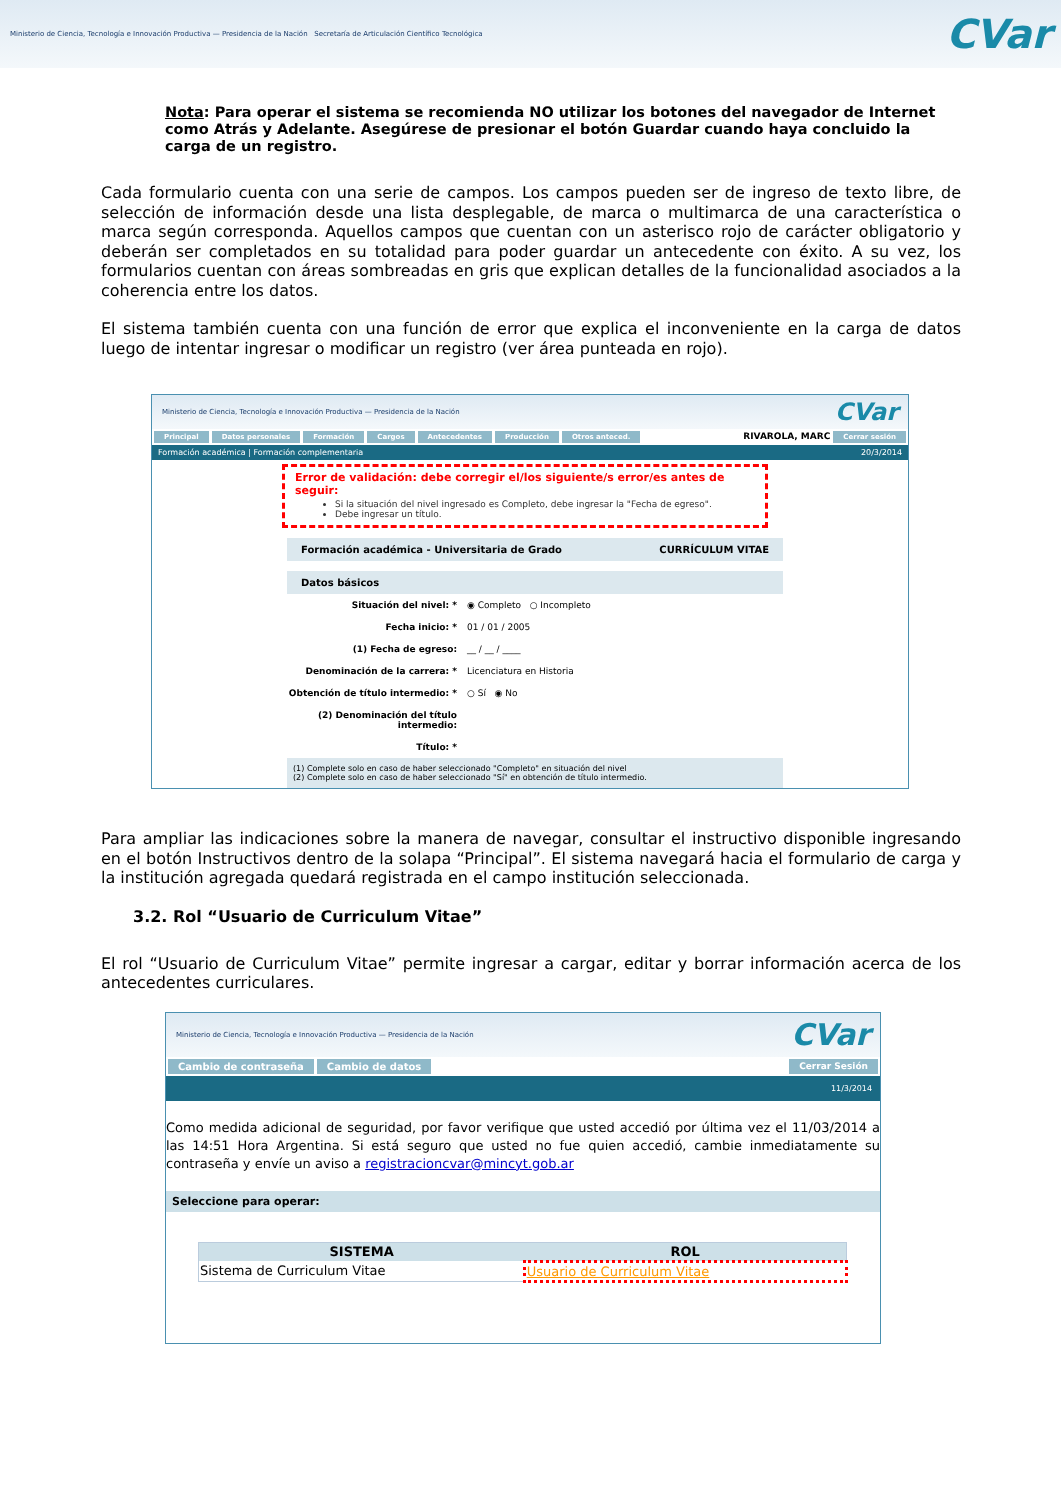Ministerio de Ciencia, Tecnología e Innovación Productiva — Presidencia de la Nación Secretaría de Articulación Científico Tecnológica
CVar
Nota: Para operar el sistema se recomienda NO utilizar los botones del navegador de Internet como Atrás y Adelante. Asegúrese de presionar el botón Guardar cuando haya concluido la carga de un registro.
Cada formulario cuenta con una serie de campos. Los campos pueden ser de ingreso de texto libre, de selección de información desde una lista desplegable, de marca o multimarca de una característica o marca según corresponda. Aquellos campos que cuentan con un asterisco rojo de carácter obligatorio y deberán ser completados en su totalidad para poder guardar un antecedente con éxito. A su vez, los formularios cuentan con áreas sombreadas en gris que explican detalles de la funcionalidad asociados a la coherencia entre los datos.
El sistema también cuenta con una función de error que explica el inconveniente en la carga de datos luego de intentar ingresar o modificar un registro (ver área punteada en rojo).
Ministerio de Ciencia, Tecnología e Innovación Productiva — Presidencia de la Nación
CVar
Principal Datos personales Formación Cargos Antecedentes Producción Otros anteced. RIVAROLA, MARC Cerrar sesión
Formación académica | Formación complementaria 20/3/2014
Error de validación: debe corregir el/los siguiente/s error/es antes de seguir:
Si la situación del nivel ingresado es Completo, debe ingresar la "Fecha de egreso".
Debe ingresar un título.
Formación académica - Universitaria de Grado CURRÍCULUM VITAE
Datos básicos
Situación del nivel: * ◉ Completo ○ Incompleto
Fecha inicio: * 01 / 01 / 2005
(1) Fecha de egreso: __ / __ / ____
Denominación de la carrera: * Licenciatura en Historia
Obtención de título intermedio: * ○ Sí ◉ No
(2) Denominación del título intermedio:
Título: *
(1) Complete solo en caso de haber seleccionado "Completo" en situación del nivel
(2) Complete solo en caso de haber seleccionado "Sí" en obtención de título intermedio.
Para ampliar las indicaciones sobre la manera de navegar, consultar el instructivo disponible ingresando en el botón Instructivos dentro de la solapa “Principal”. El sistema navegará hacia el formulario de carga y la institución agregada quedará registrada en el campo institución seleccionada.
3.2. Rol “Usuario de Curriculum Vitae”
El rol “Usuario de Curriculum Vitae” permite ingresar a cargar, editar y borrar información acerca de los antecedentes curriculares.
Ministerio de Ciencia, Tecnología e Innovación Productiva — Presidencia de la Nación
CVar
Cambio de contraseña Cambio de datos Cerrar Sesión
11/3/2014
Como medida adicional de seguridad, por favor verifique que usted accedió por última vez el 11/03/2014 a las 14:51 Hora Argentina. Si está seguro que usted no fue quien accedió, cambie inmediatamente su contraseña y envíe un aviso a registracioncvar@mincyt.gob.ar
Seleccione para operar:
| SISTEMA | ROL |
| --- | --- |
| Sistema de Curriculum Vitae | Usuario de Curriculum Vitae |